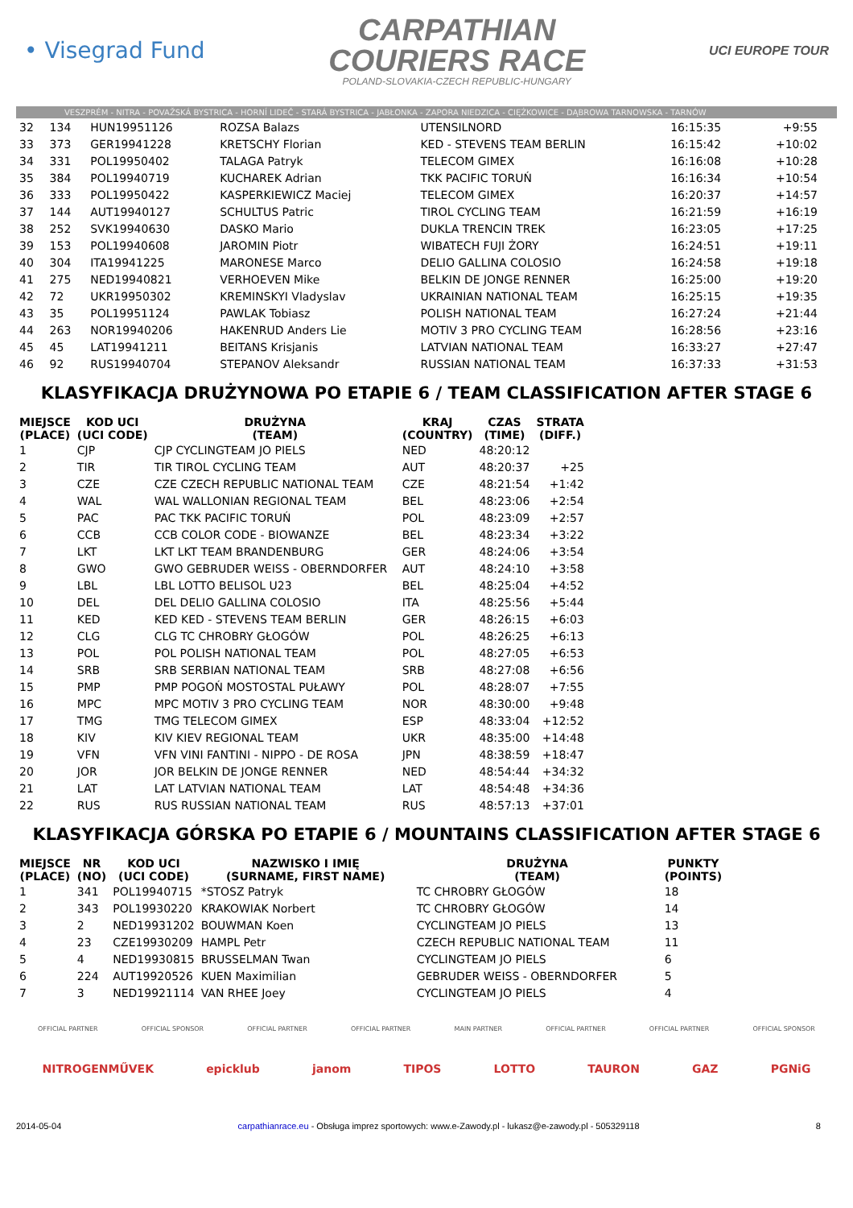• Visegrad Fund
CARPATHIAN
COURIERS RACE
POLAND-SLOVAKIA-CZECH REPUBLIC-HUNGARY
UCI EUROPE TOUR
VESZPRÉM - NITRA - POVAŽSKÁ BYSTRICA - HORNÍ LIDEČ - STARÁ BYSTRICA - JABŁONKA - ZAPORA NIEDZICA - CIĘŻKOWICE - DĄBROWA TARNOWSKA - TARNÓW
| 32 | 134 | HUN19951126 | ROZSA Balazs | UTENSILNORD | 16:15:35 | +9:55 |
| 33 | 373 | GER19941228 | KRETSCHY Florian | KED - STEVENS TEAM BERLIN | 16:15:42 | +10:02 |
| 34 | 331 | POL19950402 | TALAGA Patryk | TELECOM GIMEX | 16:16:08 | +10:28 |
| 35 | 384 | POL19940719 | KUCHAREK Adrian | TKK PACIFIC TORUŃ | 16:16:34 | +10:54 |
| 36 | 333 | POL19950422 | KASPERKIEWICZ Maciej | TELECOM GIMEX | 16:20:37 | +14:57 |
| 37 | 144 | AUT19940127 | SCHULTUS Patric | TIROL CYCLING TEAM | 16:21:59 | +16:19 |
| 38 | 252 | SVK19940630 | DASKO Mario | DUKLA TRENCIN TREK | 16:23:05 | +17:25 |
| 39 | 153 | POL19940608 | JAROMIN Piotr | WIBATECH FUJI ŻORY | 16:24:51 | +19:11 |
| 40 | 304 | ITA19941225 | MARONESE Marco | DELIO GALLINA COLOSIO | 16:24:58 | +19:18 |
| 41 | 275 | NED19940821 | VERHOEVEN Mike | BELKIN DE JONGE RENNER | 16:25:00 | +19:20 |
| 42 | 72 | UKR19950302 | KREMINSKYI Vladyslav | UKRAINIAN NATIONAL TEAM | 16:25:15 | +19:35 |
| 43 | 35 | POL19951124 | PAWLAK Tobiasz | POLISH NATIONAL TEAM | 16:27:24 | +21:44 |
| 44 | 263 | NOR19940206 | HAKENRUD Anders Lie | MOTIV 3 PRO CYCLING TEAM | 16:28:56 | +23:16 |
| 45 | 45 | LAT19941211 | BEITANS Krisjanis | LATVIAN NATIONAL TEAM | 16:33:27 | +27:47 |
| 46 | 92 | RUS19940704 | STEPANOV Aleksandr | RUSSIAN NATIONAL TEAM | 16:37:33 | +31:53 |
KLASYFIKACJA DRUŻYNOWA PO ETAPIE 6 / TEAM CLASSIFICATION AFTER STAGE 6
| MIEJSCE (PLACE) | KOD UCI (UCI CODE) | DRUŻYNA (TEAM) | KRAJ (COUNTRY) | CZAS (TIME) | STRATA (DIFF.) |
| --- | --- | --- | --- | --- | --- |
| 1 | CJP | CJP CYCLINGTEAM JO PIELS | NED | 48:20:12 | |
| 2 | TIR | TIR TIROL CYCLING TEAM | AUT | 48:20:37 | +25 |
| 3 | CZE | CZE CZECH REPUBLIC NATIONAL TEAM | CZE | 48:21:54 | +1:42 |
| 4 | WAL | WAL WALLONIAN REGIONAL TEAM | BEL | 48:23:06 | +2:54 |
| 5 | PAC | PAC TKK PACIFIC TORUŃ | POL | 48:23:09 | +2:57 |
| 6 | CCB | CCB COLOR CODE - BIOWANZE | BEL | 48:23:34 | +3:22 |
| 7 | LKT | LKT LKT TEAM BRANDENBURG | GER | 48:24:06 | +3:54 |
| 8 | GWO | GWO GEBRUDER WEISS - OBERNDORFER | AUT | 48:24:10 | +3:58 |
| 9 | LBL | LBL LOTTO BELISOL U23 | BEL | 48:25:04 | +4:52 |
| 10 | DEL | DEL DELIO GALLINA COLOSIO | ITA | 48:25:56 | +5:44 |
| 11 | KED | KED KED - STEVENS TEAM BERLIN | GER | 48:26:15 | +6:03 |
| 12 | CLG | CLG TC CHROBRY GŁOGÓW | POL | 48:26:25 | +6:13 |
| 13 | POL | POL POLISH NATIONAL TEAM | POL | 48:27:05 | +6:53 |
| 14 | SRB | SRB SERBIAN NATIONAL TEAM | SRB | 48:27:08 | +6:56 |
| 15 | PMP | PMP POGOŃ MOSTOSTAL PUŁAWY | POL | 48:28:07 | +7:55 |
| 16 | MPC | MPC MOTIV 3 PRO CYCLING TEAM | NOR | 48:30:00 | +9:48 |
| 17 | TMG | TMG TELECOM GIMEX | ESP | 48:33:04 | +12:52 |
| 18 | KIV | KIV KIEV REGIONAL TEAM | UKR | 48:35:00 | +14:48 |
| 19 | VFN | VFN VINI FANTINI - NIPPO - DE ROSA | JPN | 48:38:59 | +18:47 |
| 20 | JOR | JOR BELKIN DE JONGE RENNER | NED | 48:54:44 | +34:32 |
| 21 | LAT | LAT LATVIAN NATIONAL TEAM | LAT | 48:54:48 | +34:36 |
| 22 | RUS | RUS RUSSIAN NATIONAL TEAM | RUS | 48:57:13 | +37:01 |
KLASYFIKACJA GÓRSKA PO ETAPIE 6 / MOUNTAINS CLASSIFICATION AFTER STAGE 6
| MIEJSCE (PLACE) | NR (NO) | KOD UCI (UCI CODE) | NAZWISKO I IMIĘ (SURNAME, FIRST NAME) | DRUŻYNA (TEAM) | PUNKTY (POINTS) |
| --- | --- | --- | --- | --- | --- |
| 1 | 341 | POL19940715 | *STOSZ Patryk | TC CHROBRY GŁOGÓW | 18 |
| 2 | 343 | POL19930220 | KRAKOWIAK Norbert | TC CHROBRY GŁOGÓW | 14 |
| 3 | 2 | NED19931202 | BOUWMAN Koen | CYCLINGTEAM JO PIELS | 13 |
| 4 | 23 | CZE19930209 | HAMPL Petr | CZECH REPUBLIC NATIONAL TEAM | 11 |
| 5 | 4 | NED19930815 | BRUSSELMAN Twan | CYCLINGTEAM JO PIELS | 6 |
| 6 | 224 | AUT19920526 | KUEN Maximilian | GEBRUDER WEISS - OBERNDORFER | 5 |
| 7 | 3 | NED19921114 | VAN RHEE Joey | CYCLINGTEAM JO PIELS | 4 |
OFFICIAL PARTNER OFFICIAL SPONSOR OFFICIAL PARTNER OFFICIAL PARTNER MAIN PARTNER OFFICIAL PARTNER OFFICIAL PARTNER OFFICIAL SPONSOR
NITROGENMŰVEK epicklub janom TIPOS LOTTO TAURON GAZ PGNiG
2014-05-04 carpathianrace.eu - Obsługa imprez sportowych: www.e-Zawody.pl - lukasz@e-zawody.pl - 505329118 8